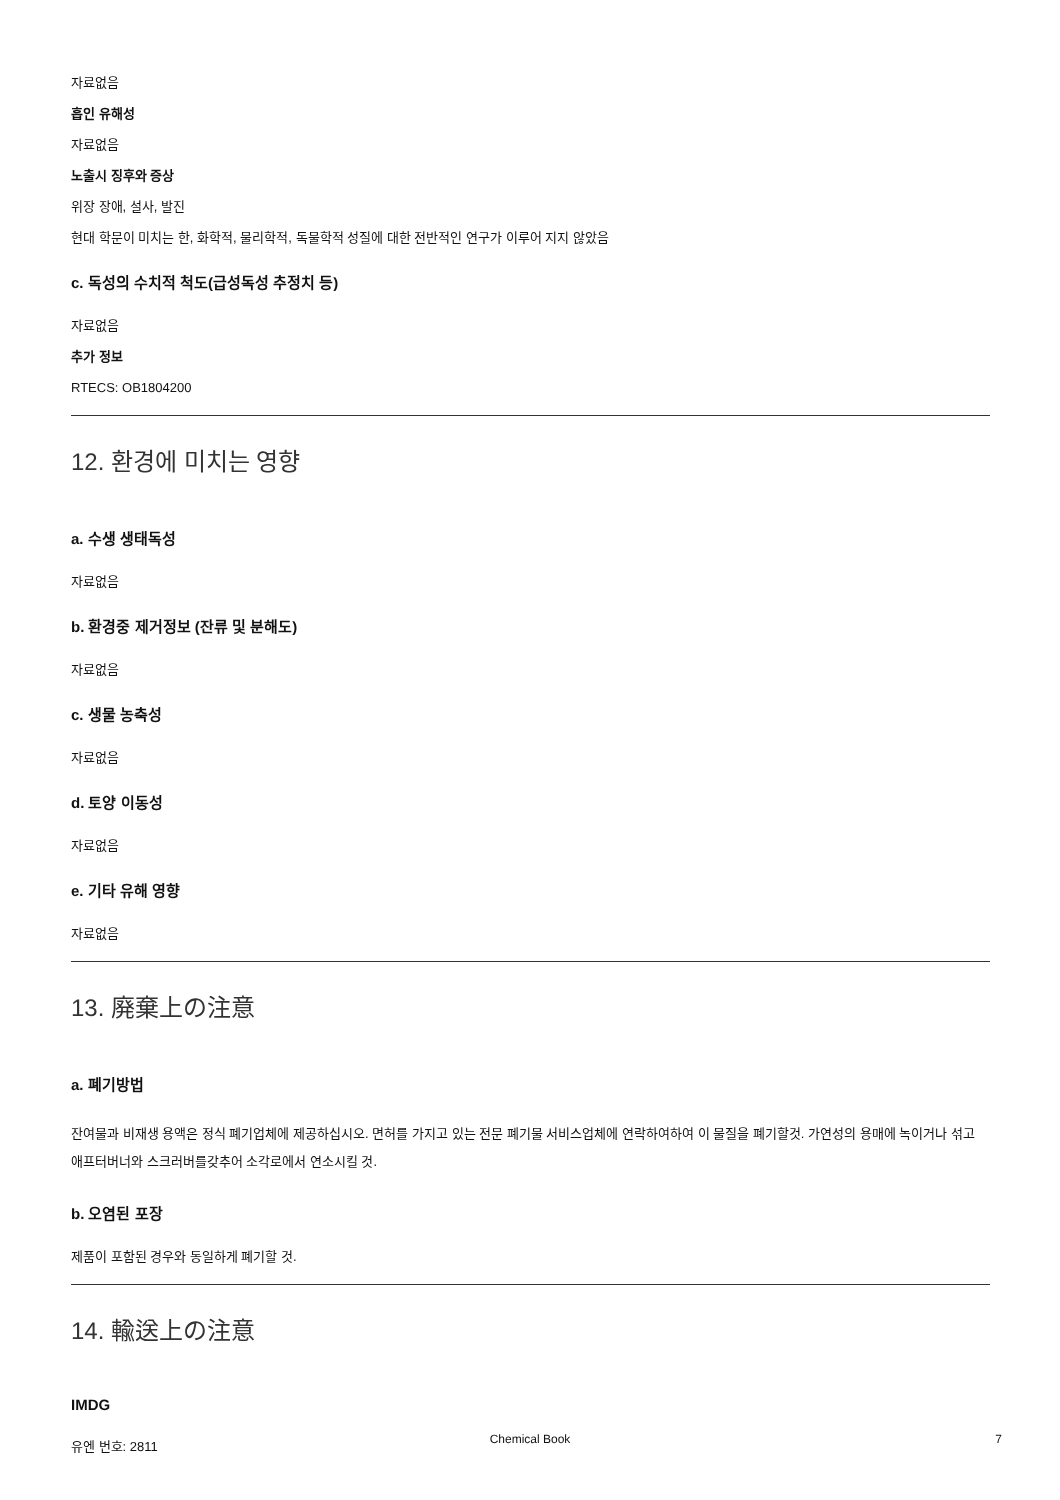자료없음
흡인 유해성
자료없음
노출시 징후와 증상
위장 장애, 설사, 발진
현대 학문이 미치는 한, 화학적, 물리학적, 독물학적 성질에 대한 전반적인 연구가 이루어 지지 않았음
c. 독성의 수치적 척도(급성독성 추정치 등)
자료없음
추가 정보
RTECS: OB1804200
12. 환경에 미치는 영향
a. 수생 생태독성
자료없음
b. 환경중 제거정보 (잔류 및 분해도)
자료없음
c. 생물 농축성
자료없음
d. 토양 이동성
자료없음
e. 기타 유해 영향
자료없음
13. 廃棄上の注意
a. 폐기방법
잔여물과 비재생 용액은 정식 폐기업체에 제공하십시오. 면허를 가지고 있는 전문 폐기물 서비스업체에 연락하여하여 이 물질을 폐기할것. 가연성의 용매에 녹이거나 섞고 애프터버너와 스크러버를갖추어 소각로에서 연소시킬 것.
b. 오염된 포장
제품이 포함된 경우와 동일하게 폐기할 것.
14. 輸送上の注意
IMDG
유엔 번호: 2811
Chemical Book
7